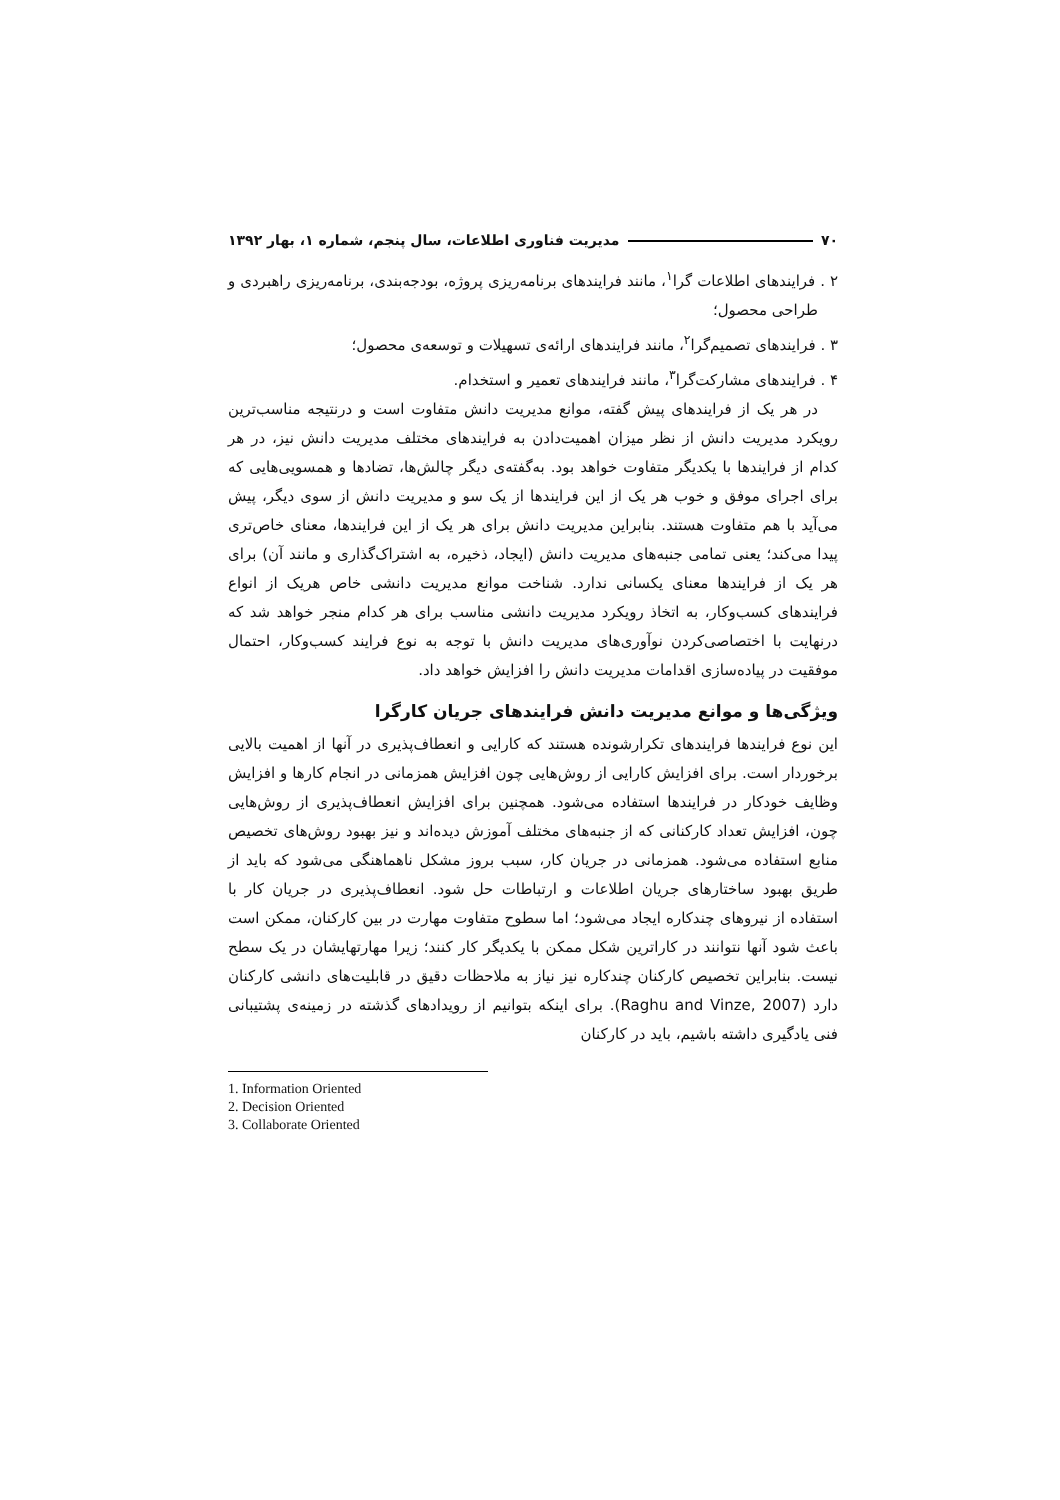۷۰ مدیریت فناوری اطلاعات، سال پنجم، شماره ۱، بهار ۱۳۹۲
۲ . فرایندهای اطلاعات گرا<sup>۱</sup>، مانند فرایندهای برنامه‌ریزی پروژه، بودجه‌بندی، برنامه‌ریزی راهبردی و طراحی محصول؛
۳ . فرایندهای تصمیم‌گرا<sup>۲</sup>، مانند فرایندهای ارائه‌ی تسهیلات و توسعه‌ی محصول؛
۴ . فرایندهای مشارکت‌گرا<sup>۳</sup>، مانند فرایندهای تعمیر و استخدام.
در هر یک از فرایندهای پیش گفته، موانع مدیریت دانش متفاوت است و درنتیجه مناسب‌ترین رویکرد مدیریت دانش از نظر میزان اهمیت‌دادن به فرایندهای مختلف مدیریت دانش نیز، در هر کدام از فرایندها با یکدیگر متفاوت خواهد بود. به‌گفته‌ی دیگر چالش‌ها، تضادها و همسویی‌هایی که برای اجرای موفق و خوب هر یک از این فرایندها از یک سو و مدیریت دانش از سوی دیگر، پیش می‌آید با هم متفاوت هستند. بنابراین مدیریت دانش برای هر یک از این فرایندها، معنای خاص‌تری پیدا می‌کند؛ یعنی تمامی جنبه‌های مدیریت دانش (ایجاد، ذخیره، به اشتراک‌گذاری و مانند آن) برای هر یک از فرایندها معنای یکسانی ندارد. شناخت موانع مدیریت دانشی خاص هریک از انواع فرایندهای کسب‌وکار، به اتخاذ رویکرد مدیریت دانشی مناسب برای هر کدام منجر خواهد شد که درنهایت با اختصاصی‌کردن نوآوری‌های مدیریت دانش با توجه به نوع فرایند کسب‌وکار، احتمال موفقیت در پیاده‌سازی اقدامات مدیریت دانش را افزایش خواهد داد.
ویژگی‌ها و موانع مدیریت دانش فرایندهای جریان کارگرا
این نوع فرایندها فرایندهای تکرارشونده هستند که کارایی و انعطاف‌پذیری در آنها از اهمیت بالایی برخوردار است. برای افزایش کارایی از روش‌هایی چون افزایش همزمانی در انجام کارها و افزایش وظایف خودکار در فرایندها استفاده می‌شود. همچنین برای افزایش انعطاف‌پذیری از روش‌هایی چون، افزایش تعداد کارکنانی که از جنبه‌های مختلف آموزش دیده‌اند و نیز بهبود روش‌های تخصیص منابع استفاده می‌شود. همزمانی در جریان کار، سبب بروز مشکل ناهماهنگی می‌شود که باید از طریق بهبود ساختارهای جریان اطلاعات و ارتباطات حل شود. انعطاف‌پذیری در جریان کار با استفاده از نیروهای چندکاره ایجاد می‌شود؛ اما سطوح متفاوت مهارت در بین کارکنان، ممکن است باعث شود آنها نتوانند در کاراترین شکل ممکن با یکدیگر کار کنند؛ زیرا مهارتهایشان در یک سطح نیست. بنابراین تخصیص کارکنان چندکاره نیز نیاز به ملاحظات دقیق در قابلیت‌های دانشی کارکنان دارد (Raghu and Vinze, 2007). برای اینکه بتوانیم از رویدادهای گذشته در زمینه‌ی پشتیبانی فنی یادگیری داشته باشیم، باید در کارکنان
1. Information Oriented
2. Decision Oriented
3. Collaborate Oriented